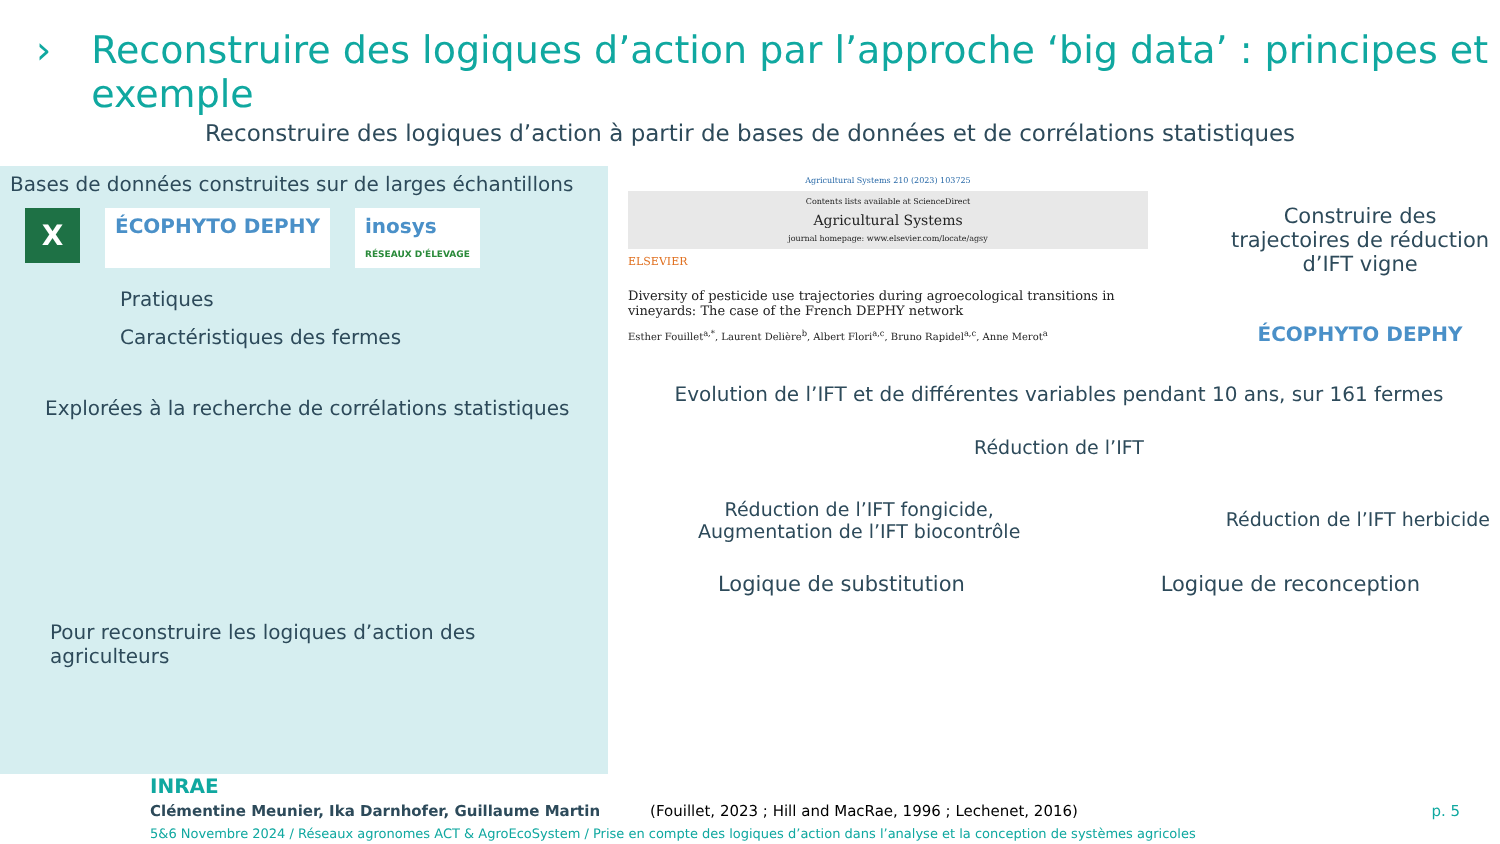› Reconstruire des logiques d’action par l’approche ‘big data’ : principes et exemple
Reconstruire des logiques d’action à partir de bases de données et de corrélations statistiques
Bases de données construites sur de larges échantillons
X
ÉCOPHYTO DEPHY inosys
RÉSEAUX D'ÉLEVAGE
Pratiques
Caractéristiques des fermes
Explorées à la recherche de corrélations statistiques
Pour reconstruire les logiques d’action des agriculteurs
Agricultural Systems 210 (2023) 103725
Contents lists available at ScienceDirect
Agricultural Systems
journal homepage: www.elsevier.com/locate/agsy
ELSEVIER
Diversity of pesticide use trajectories during agroecological transitions in vineyards: The case of the French DEPHY network
Esther Fouillet<sup>a,*</sup>, Laurent Delière<sup>b</sup>, Albert Flori<sup>a,c</sup>, Bruno Rapidel<sup>a,c</sup>, Anne Merot<sup>a</sup>
Construire des trajectoires de réduction d’IFT vigne
ÉCOPHYTO DEPHY
Evolution de l’IFT et de différentes variables pendant 10 ans, sur 161 fermes
Réduction de l’IFT
Réduction de l’IFT fongicide,
Augmentation de l’IFT biocontrôle
Réduction de l’IFT herbicide
Logique de substitution Logique de reconception
INRAE
Clémentine Meunier, Ika Darnhofer, Guillaume Martin (Fouillet, 2023 ; Hill and MacRae, 1996 ; Lechenet, 2016) p. 5
5&6 Novembre 2024 / Réseaux agronomes ACT & AgroEcoSystem / Prise en compte des logiques d’action dans l’analyse et la conception de systèmes agricoles